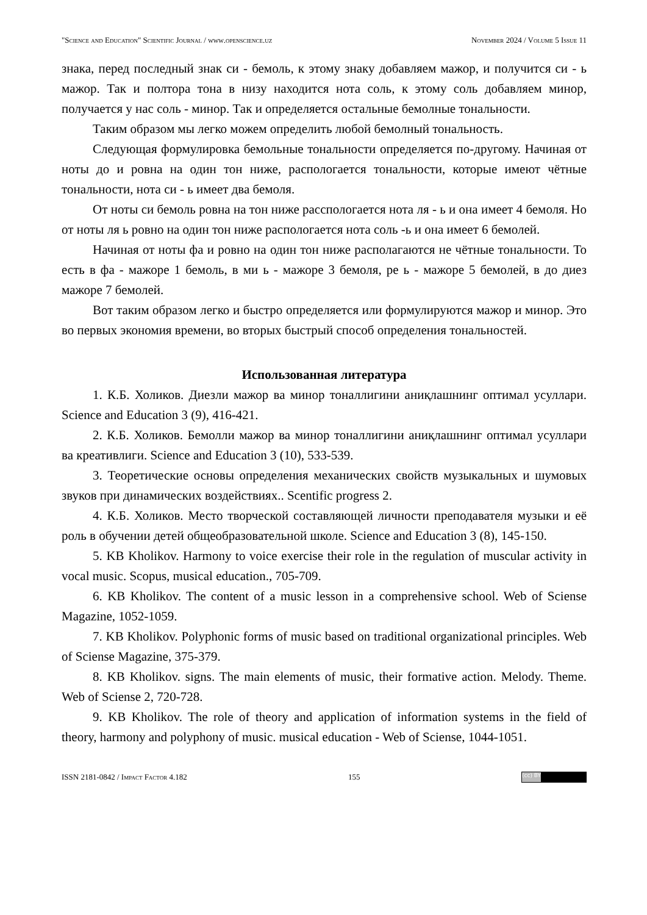"Science and Education" Scientific Journal / www.openscience.uz November 2024 / Volume 5 Issue 11
знака, перед последный знак си - бемоль, к этому знаку добавляем мажор, и получится си - ь мажор. Так и полтора тона в низу находится нота соль, к этому соль добавляем минор, получается у нас соль - минор. Так и определяется остальные бемолные тональности.
Таким образом мы легко можем определить любой бемолный тональность.
Следующая формулировка бемольные тональности определяется по-другому. Начиная от ноты до и ровна на один тон ниже, распологается тональности, которые имеют чётные тональности, нота си - ь имеет два бемоля.
От ноты си бемоль ровна на тон ниже расспологается нота ля - ь и она имеет 4 бемоля. Но от ноты ля ь ровно на один тон ниже распологается нота соль -ь и она имеет 6 бемолей.
Начиная от ноты фа и ровно на один тон ниже располагаются не чётные тональности. То есть в фа - мажоре 1 бемоль, в ми ь - мажоре 3 бемоля, ре ь - мажоре 5 бемолей, в до диез мажоре 7 бемолей.
Вот таким образом легко и быстро определяется или формулируются мажор и минор. Это во первых экономия времени, во вторых быстрый способ определения тональностей.
Использованная литература
1. К.Б. Холиков. Диезли мажор ва минор тоналлигини аниқлашнинг оптимал усуллари. Science and Education 3 (9), 416-421.
2. К.Б. Холиков. Бемолли мажор ва минор тоналлигини аниқлашнинг оптимал усуллари ва креативлиги. Science and Education 3 (10), 533-539.
3. Теоретические основы определения механических свойств музыкальных и шумовых звуков при динамических воздействиях.. Scentific progress 2.
4. К.Б. Холиков. Место творческой составляющей личности преподавателя музыки и её роль в обучении детей общеобразовательной школе. Science and Education 3 (8), 145-150.
5. KB Kholikov. Harmony to voice exercise their role in the regulation of muscular activity in vocal music. Scopus, musical education., 705-709.
6. KB Kholikov. The content of a music lesson in a comprehensive school. Web of Sciense Magazine, 1052-1059.
7. KB Kholikov. Polyphonic forms of music based on traditional organizational principles. Web of Sciense Magazine, 375-379.
8. KB Kholikov. signs. The main elements of music, their formative action. Melody. Theme. Web of Sciense 2, 720-728.
9. KB Kholikov. The role of theory and application of information systems in the field of theory, harmony and polyphony of music. musical education - Web of Sciense, 1044-1051.
ISSN 2181-0842 / Impact Factor 4.182 155 (cc) BY